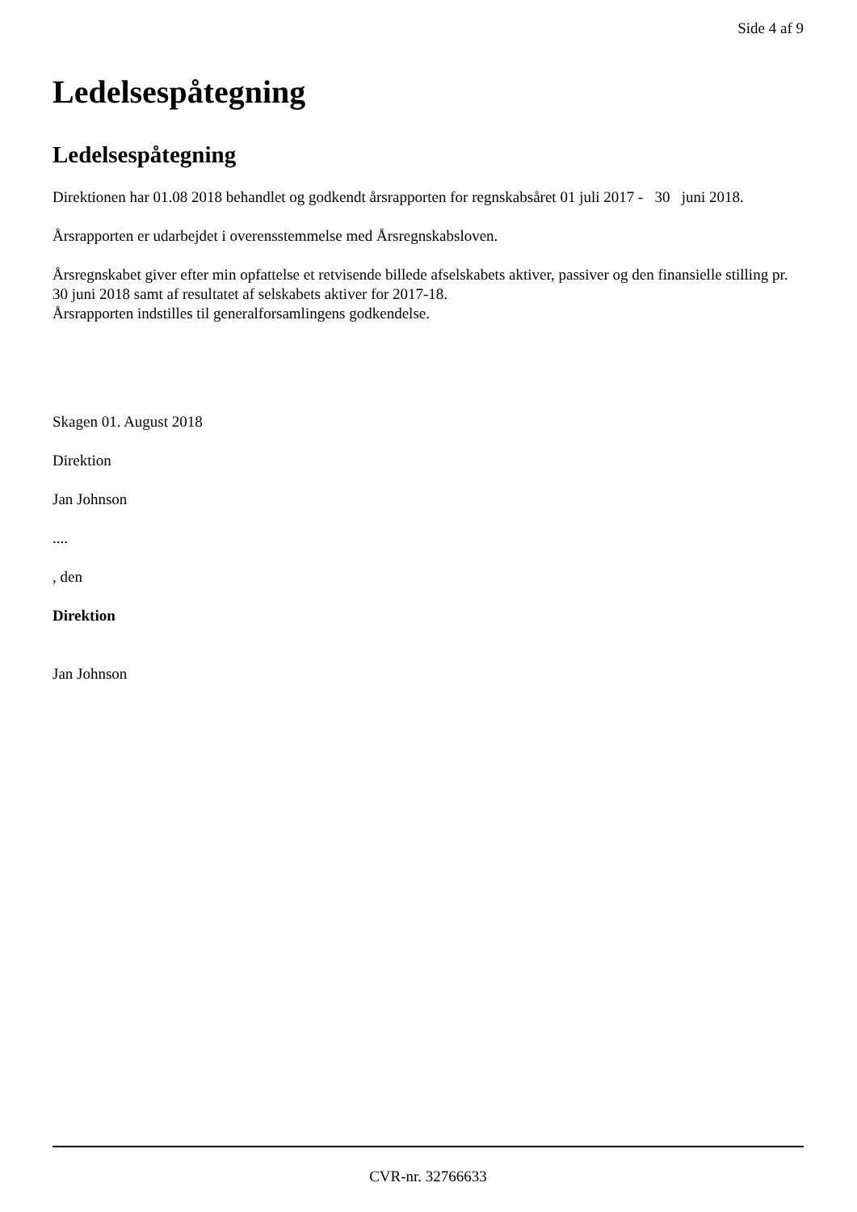Side 4 af 9
Ledelsespåtegning
Ledelsespåtegning
Direktionen har 01.08 2018 behandlet og godkendt årsrapporten for regnskabsåret 01 juli 2017 - 30 juni 2018.
Årsrapporten er udarbejdet i overensstemmelse med Årsregnskabsloven.
Årsregnskabet giver efter min opfattelse et retvisende billede afselskabets aktiver, passiver og den finansielle stilling pr. 30 juni 2018 samt af resultatet af selskabets aktiver for 2017-18.
Årsrapporten indstilles til generalforsamlingens godkendelse.
Skagen 01. August 2018
Direktion
Jan Johnson
....
, den
Direktion
Jan Johnson
CVR-nr. 32766633